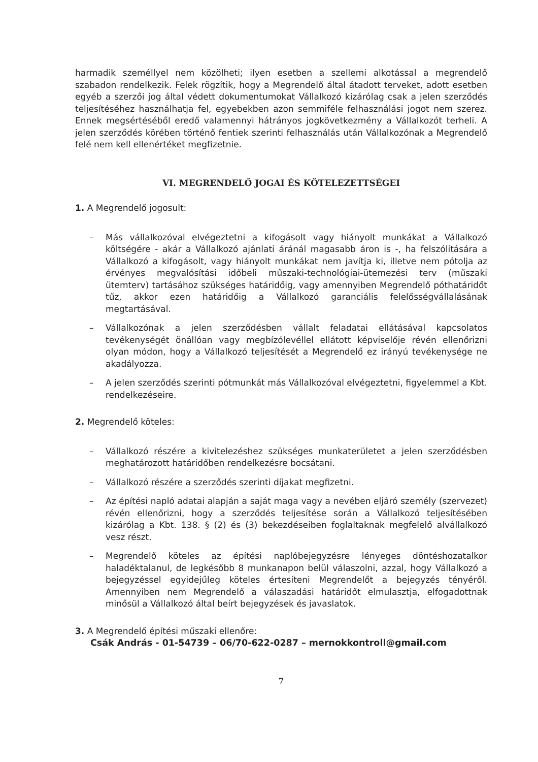harmadik személlyel nem közölheti; ilyen esetben a szellemi alkotással a megrendelő szabadon rendelkezik. Felek rögzítik, hogy a Megrendelő által átadott terveket, adott esetben egyéb a szerzői jog által védett dokumentumokat Vállalkozó kizárólag csak a jelen szerződés teljesítéséhez használhatja fel, egyebekben azon semmiféle felhasználási jogot nem szerez. Ennek megsértéséből eredő valamennyi hátrányos jogkövetkezmény a Vállalkozót terheli. A jelen szerződés körében történő fentiek szerinti felhasználás után Vállalkozónak a Megrendelő felé nem kell ellenértéket megfizetnie.
VI. MEGRENDELŐ JOGAI ÉS KÖTELEZETTSÉGEI
1. A Megrendelő jogosult:
– Más vállalkozóval elvégeztetni a kifogásolt vagy hiányolt munkákat a Vállalkozó költségére - akár a Vállalkozó ajánlati áránál magasabb áron is -, ha felszólítására a Vállalkozó a kifogásolt, vagy hiányolt munkákat nem javítja ki, illetve nem pótolja az érvényes megvalósítási időbeli műszaki-technológiai-ütemezési terv (műszaki ütemterv) tartásához szükséges határidőig, vagy amennyiben Megrendelő póthatáridőt tűz, akkor ezen határidőig a Vállalkozó garanciális felelősségvállalásának megtartásával.
– Vállalkozónak a jelen szerződésben vállalt feladatai ellátásával kapcsolatos tevékenységét önállóan vagy megbízólevéllel ellátott képviselője révén ellenőrizni olyan módon, hogy a Vállalkozó teljesítését a Megrendelő ez irányú tevékenysége ne akadályozza.
– A jelen szerződés szerinti pótmunkát más Vállalkozóval elvégeztetni, figyelemmel a Kbt. rendelkezéseire.
2. Megrendelő köteles:
– Vállalkozó részére a kivitelezéshez szükséges munkaterületet a jelen szerződésben meghatározott határidőben rendelkezésre bocsátani.
– Vállalkozó részére a szerződés szerinti díjakat megfizetni.
– Az építési napló adatai alapján a saját maga vagy a nevében eljáró személy (szervezet) révén ellenőrizni, hogy a szerződés teljesítése során a Vállalkozó teljesítésében kizárólag a Kbt. 138. § (2) és (3) bekezdéseiben foglaltaknak megfelelő alvállalkozó vesz részt.
– Megrendelő köteles az építési naplóbejegyzésre lényeges döntéshozatalkor haladéktalanul, de legkésőbb 8 munkanapon belül válaszolni, azzal, hogy Vállalkozó a bejegyzéssel egyidejűleg köteles értesíteni Megrendelőt a bejegyzés tényéről. Amennyiben nem Megrendelő a válaszadási határidőt elmulasztja, elfogadottnak minősül a Vállalkozó által beírt bejegyzések és javaslatok.
3. A Megrendelő építési műszaki ellenőre:
Csák András - 01-54739 – 06/70-622-0287 – mernokkontroll@gmail.com
7